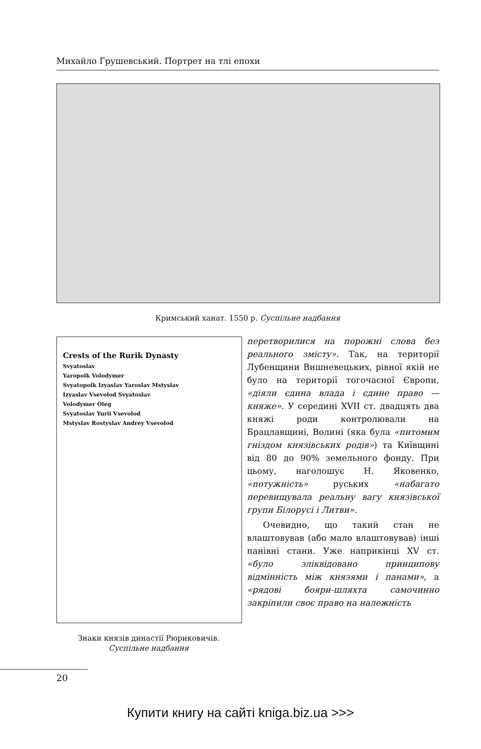Михайло Грушевський. Портрет на тлі епохи
Кримський ханат. 1550 р. Суспільне надбання
Crests of the Rurik Dynasty
Svyatoslav
Yaropolk Volodymer
Svyatopolk Izyaslav Yaroslav Mstyslav
Izyaslav Vsevolod Svyatoslav
Volodymer Oleg
Svyatoslav Yurii Vsevolod
Mstyslav Rostyslav Andrey Vsevolod
Знаки князів династії Рюриковичів.
Суспільне надбання
перетворилися на порожні слова без реального змісту». Так, на території Лубенщини Вишневецьких, рівної якій не було на території тогочасної Європи, «діяли єдина влада і єдине право — княже». У середині XVII ст. двадцять два княжі роди контролювали на Брацлавщині, Волині (яка була «питомим гніздом князівських родів») та Київщині від 80 до 90% земельного фонду. При цьому, наголошує Н. Яковенко, «потужність» руських «набагато перевищувала реальну вагу князівської групи Білорусі і Литви».
Очевидно, що такий стан не влаштовував (або мало влаштовував) інші панівні стани. Уже наприкінці XV ст. «було зліквідовано принципову відмінність між князями і панами», а «рядові бояри-шляхта самочинно закріпили своє право на належність
20
Купити книгу на сайті kniga.biz.ua >>>